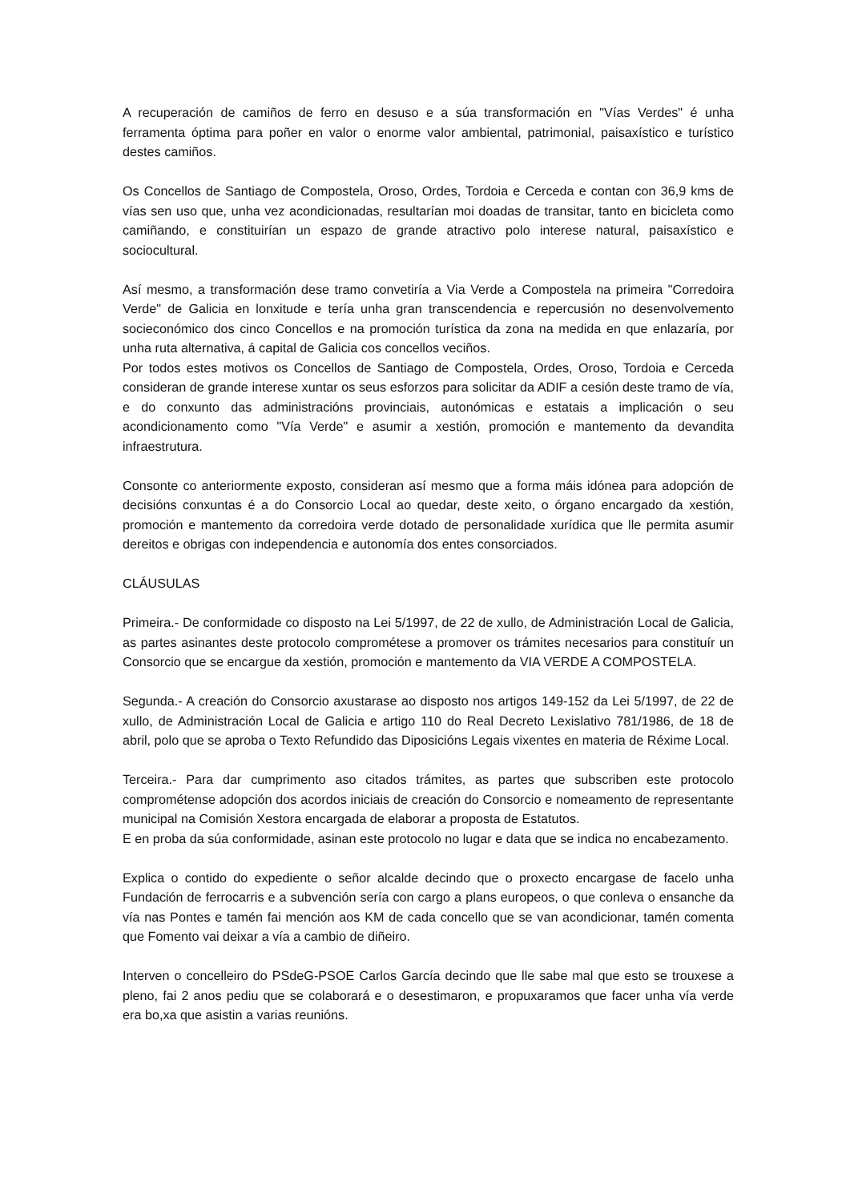A recuperación de camiños de ferro en desuso e a súa transformación en "Vías Verdes" é unha ferramenta óptima para poñer en valor o enorme valor ambiental, patrimonial, paisaxístico e turístico destes camiños.
Os Concellos de Santiago de Compostela, Oroso, Ordes, Tordoia e Cerceda e contan con 36,9 kms de vías sen uso que, unha vez acondicionadas, resultarían moi doadas de transitar, tanto en bicicleta como camiñando, e constituirían un espazo de grande atractivo polo interese natural, paisaxístico e sociocultural.
Así mesmo, a transformación dese tramo convetiría a Via Verde a Compostela na primeira "Corredoira Verde" de Galicia en lonxitude e tería unha gran transcendencia e repercusión no desenvolvemento socieconómico dos cinco Concellos e na promoción turística da zona na medida en que enlazaría, por unha ruta alternativa, á capital de Galicia cos concellos veciños.
Por todos estes motivos os Concellos de Santiago de Compostela, Ordes, Oroso, Tordoia e Cerceda consideran de grande interese xuntar os seus esforzos para solicitar da ADIF a cesión deste tramo de vía, e do conxunto das administracións provinciais, autonómicas e estatais a implicación o seu acondicionamento como "Vía Verde" e asumir a xestión, promoción e mantemento da devandita infraestrutura.
Consonte co anteriormente exposto, consideran así mesmo que a forma máis idónea para adopción de decisións conxuntas é a do Consorcio Local ao quedar, deste xeito, o órgano encargado da xestión, promoción e mantemento da corredoira verde dotado de personalidade xurídica que lle permita asumir dereitos e obrigas con independencia e autonomía dos entes consorciados.
CLÁUSULAS
Primeira.- De conformidade co disposto na Lei 5/1997, de 22 de xullo, de Administración Local de Galicia, as partes asinantes deste protocolo comprométese a promover os trámites necesarios para constituír un Consorcio que se encargue da xestión, promoción e mantemento da VIA VERDE A COMPOSTELA.
Segunda.- A creación do Consorcio axustarase ao disposto nos artigos 149-152 da Lei 5/1997, de 22 de xullo, de Administración Local de Galicia e artigo 110 do Real Decreto Lexislativo 781/1986, de 18 de abril, polo que se aproba o Texto Refundido das Diposicións Legais vixentes en materia de Réxime Local.
Terceira.- Para dar cumprimento aso citados trámites, as partes que subscriben este protocolo comprométense adopción dos acordos iniciais de creación do Consorcio e nomeamento de representante municipal na Comisión Xestora encargada de elaborar a proposta de Estatutos.
E en proba da súa conformidade, asinan este protocolo no lugar e data que se indica no encabezamento.
Explica o contido do expediente o señor alcalde decindo que o proxecto encargase de facelo unha Fundación de ferrocarris e a subvención sería con cargo a plans europeos, o que conleva o ensanche da vía nas Pontes e tamén fai mención aos KM de cada concello que se van acondicionar, tamén comenta que Fomento vai deixar a vía a cambio de diñeiro.
Interven o concelleiro do PSdeG-PSOE Carlos García decindo que lle sabe mal que esto se trouxese a pleno, fai 2 anos pediu que se colaborará e o desestimaron, e propuxaramos que facer unha vía verde era bo,xa que asistin a varias reunións.